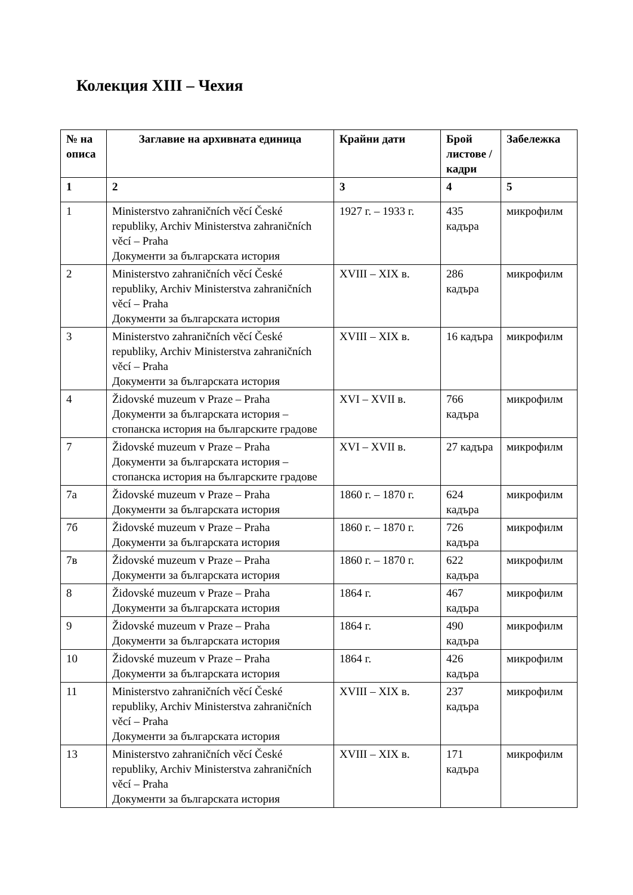Колекция XIII – Чехия
| № на описа | Заглавие на архивната единица | Крайни дати | Брой листове / кадри | Забележка |
| --- | --- | --- | --- | --- |
| 1 | 2 | 3 | 4 | 5 |
| 1 | Ministerstvo zahraničních věcí České republiky, Archiv Ministerstva zahraničních věcí – Praha Документи за българската история | 1927 г. – 1933 г. | 435 кадъра | микрофилм |
| 2 | Ministerstvo zahraničních věcí České republiky, Archiv Ministerstva zahraničních věcí – Praha Документи за българската история | XVIII – XIX в. | 286 кадъра | микрофилм |
| 3 | Ministerstvo zahraničních věcí České republiky, Archiv Ministerstva zahraničních věcí – Praha Документи за българската история | XVIII – XIX в. | 16 кадъра | микрофилм |
| 4 | Židovské muzeum v Praze – Praha Документи за българската история – стопанска история на българските градове | XVI – XVII в. | 766 кадъра | микрофилм |
| 7 | Židovské muzeum v Praze – Praha Документи за българската история – стопанска история на българските градове | XVI – XVII в. | 27 кадъра | микрофилм |
| 7а | Židovské muzeum v Praze – Praha Документи за българската история | 1860 г. – 1870 г. | 624 кадъра | микрофилм |
| 7б | Židovské muzeum v Praze – Praha Документи за българската история | 1860 г. – 1870 г. | 726 кадъра | микрофилм |
| 7в | Židovské muzeum v Praze – Praha Документи за българската история | 1860 г. – 1870 г. | 622 кадъра | микрофилм |
| 8 | Židovské muzeum v Praze – Praha Документи за българската история | 1864 г. | 467 кадъра | микрофилм |
| 9 | Židovské muzeum v Praze – Praha Документи за българската история | 1864 г. | 490 кадъра | микрофилм |
| 10 | Židovské muzeum v Praze – Praha Документи за българската история | 1864 г. | 426 кадъра | микрофилм |
| 11 | Ministerstvo zahraničních věcí České republiky, Archiv Ministerstva zahraničních věcí – Praha Документи за българската история | XVIII – XIX в. | 237 кадъра | микрофилм |
| 13 | Ministerstvo zahraničních věcí České republiky, Archiv Ministerstva zahraničních věcí – Praha Документи за българската история | XVIII – XIX в. | 171 кадъра | микрофилм |